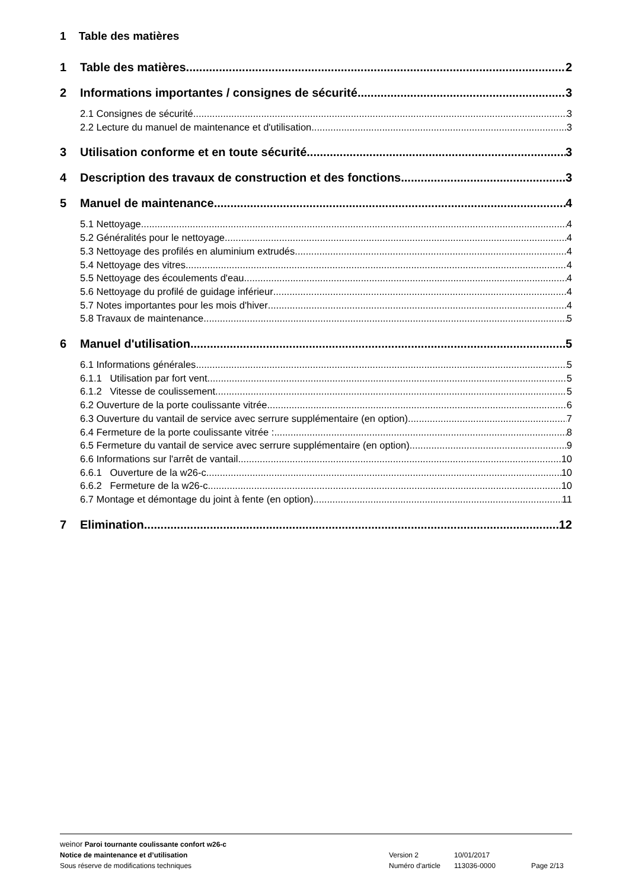1 Table des matières
1 Table des matières 2
2 Informations importantes / consignes de sécurité 3
2.1 Consignes de sécurité 3
2.2 Lecture du manuel de maintenance et d'utilisation 3
3 Utilisation conforme et en toute sécurité 3
4 Description des travaux de construction et des fonctions 3
5 Manuel de maintenance 4
5.1 Nettoyage 4
5.2 Généralités pour le nettoyage 4
5.3 Nettoyage des profilés en aluminium extrudés 4
5.4 Nettoyage des vitres 4
5.5 Nettoyage des écoulements d'eau 4
5.6 Nettoyage du profilé de guidage inférieur 4
5.7 Notes importantes pour les mois d'hiver 4
5.8 Travaux de maintenance 5
6 Manuel d'utilisation 5
6.1 Informations générales 5
6.1.1 Utilisation par fort vent 5
6.1.2 Vitesse de coulissement 5
6.2 Ouverture de la porte coulissante vitrée 6
6.3 Ouverture du vantail de service avec serrure supplémentaire (en option) 7
6.4 Fermeture de la porte coulissante vitrée : 8
6.5 Fermeture du vantail de service avec serrure supplémentaire (en option) 9
6.6 Informations sur l'arrêt de vantail 10
6.6.1 Ouverture de la w26-c 10
6.6.2 Fermeture de la w26-c 10
6.7 Montage et démontage du joint à fente (en option) 11
7 Elimination 12
weinor Paroi tournante coulissante confort w26-c
Notice de maintenance et d’utilisation Version 2 10/01/2017
Sous réserve de modifications techniques Numéro d'article 113036-0000 Page 2/13